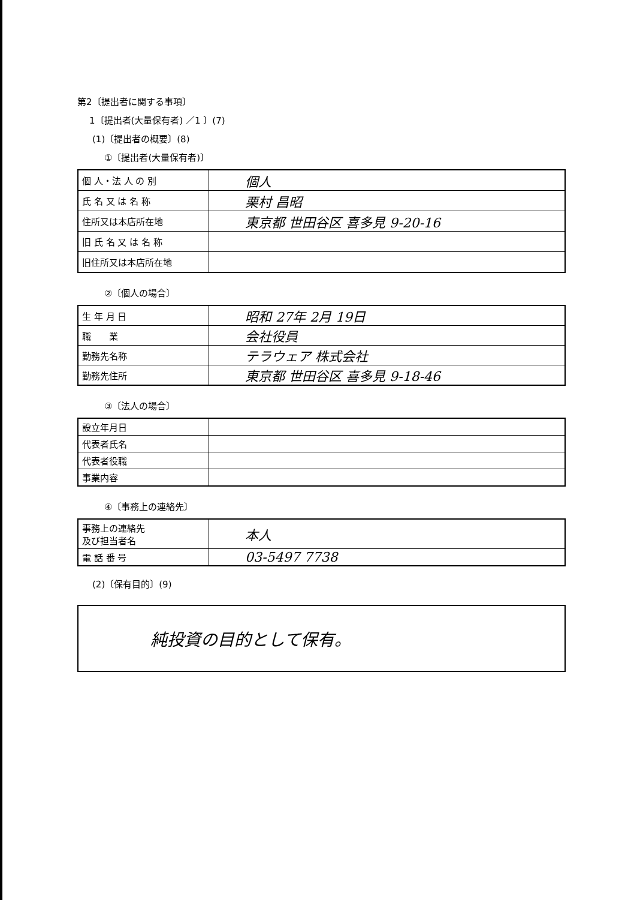第2〔提出者に関する事項〕
1〔提出者(大量保有者) ／1 〕(7)
(1)〔提出者の概要〕(8)
①〔提出者(大量保有者)〕
| 個 人・法 人 の 別 | 個人 |
| 氏 名 又 は 名 称 | 栗村 昌昭 |
| 住所又は本店所在地 | 東京都 世田谷区 喜多見 9-20-16 |
| 旧 氏 名 又 は 名 称 | |
| 旧住所又は本店所在地 | |
②〔個人の場合〕
| 生 年 月 日 | 昭和 27年 2月 19日 |
| 職 業 | 会社役員 |
| 勤務先名称 | テラウェア 株式会社 |
| 勤務先住所 | 東京都 世田谷区 喜多見 9-18-46 |
③〔法人の場合〕
| 設立年月日 | |
| 代表者氏名 | |
| 代表者役職 | |
| 事業内容 | |
④〔事務上の連絡先〕
| 事務上の連絡先 及び担当者名 | 本人 |
| 電 話 番 号 | 03-5497 7738 |
(2)〔保有目的〕(9)
| 純投資の目的として保有。 |